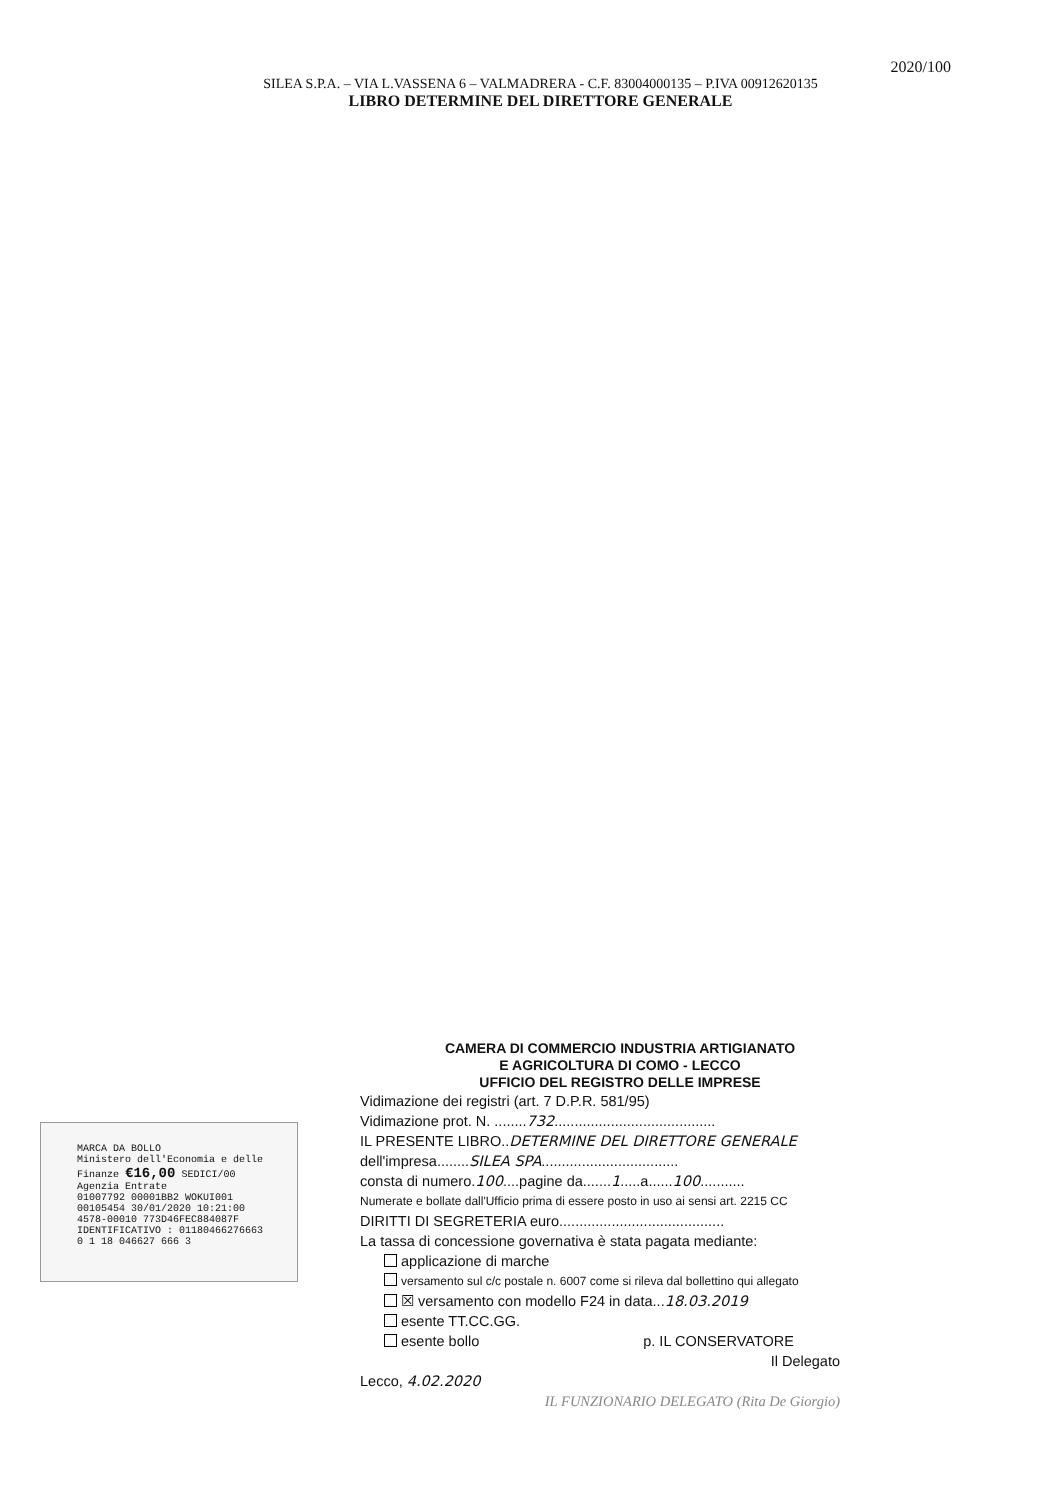2020/100
SILEA S.P.A. – VIA L.VASSENA 6 – VALMADRERA - C.F. 83004000135 – P.IVA 00912620135
LIBRO DETERMINE DEL DIRETTORE GENERALE
MARCA DA BOLLO
Ministero dell'Economia e delle Finanze €16,00 SEDICI/00
Agenzia Entrate
01007792 00001BB2 WOKUI001
00105454 30/01/2020 10:21:00
4578-00010 773D46FEC884087F
IDENTIFICATIVO : 01180466276663
0 1 18 046627 666 3
CAMERA DI COMMERCIO INDUSTRIA ARTIGIANATO
E AGRICOLTURA DI COMO - LECCO
UFFICIO DEL REGISTRO DELLE IMPRESE
Vidimazione dei registri (art. 7 D.P.R. 581/95)
Vidimazione prot. N. ........732........................................
IL PRESENTE LIBRO..DETERMINE DEL DIRETTORE GENERALE
dell'impresa........SILEA SPA..................................
consta di numero.100....pagine da.......1.....a......100...........
Numerate e bollate dall'Ufficio prima di essere posto in uso ai sensi art. 2215 CC
DIRITTI DI SEGRETERIA euro.........................................
La tassa di concessione governativa è stata pagata mediante:
applicazione di marche
versamento sul c/c postale n. 6007 come si rileva dal bollettino qui allegato
☒ versamento con modello F24 in data...18.03.2019
esente TT.CC.GG.
esente bollo p. IL CONSERVATORE
Il Delegato
Lecco, 4.02.2020
IL FUNZIONARIO DELEGATO (Rita De Giorgio)